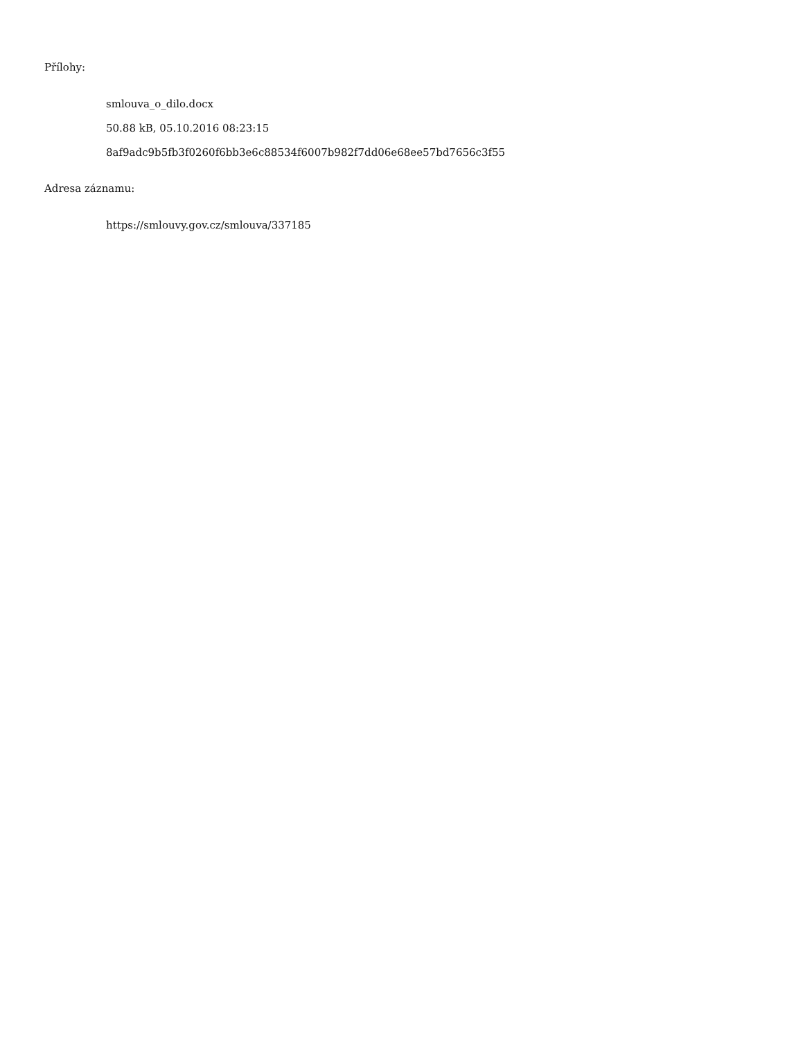Přílohy:
smlouva_o_dilo.docx
50.88 kB, 05.10.2016 08:23:15
8af9adc9b5fb3f0260f6bb3e6c88534f6007b982f7dd06e68ee57bd7656c3f55
Adresa záznamu:
https://smlouvy.gov.cz/smlouva/337185